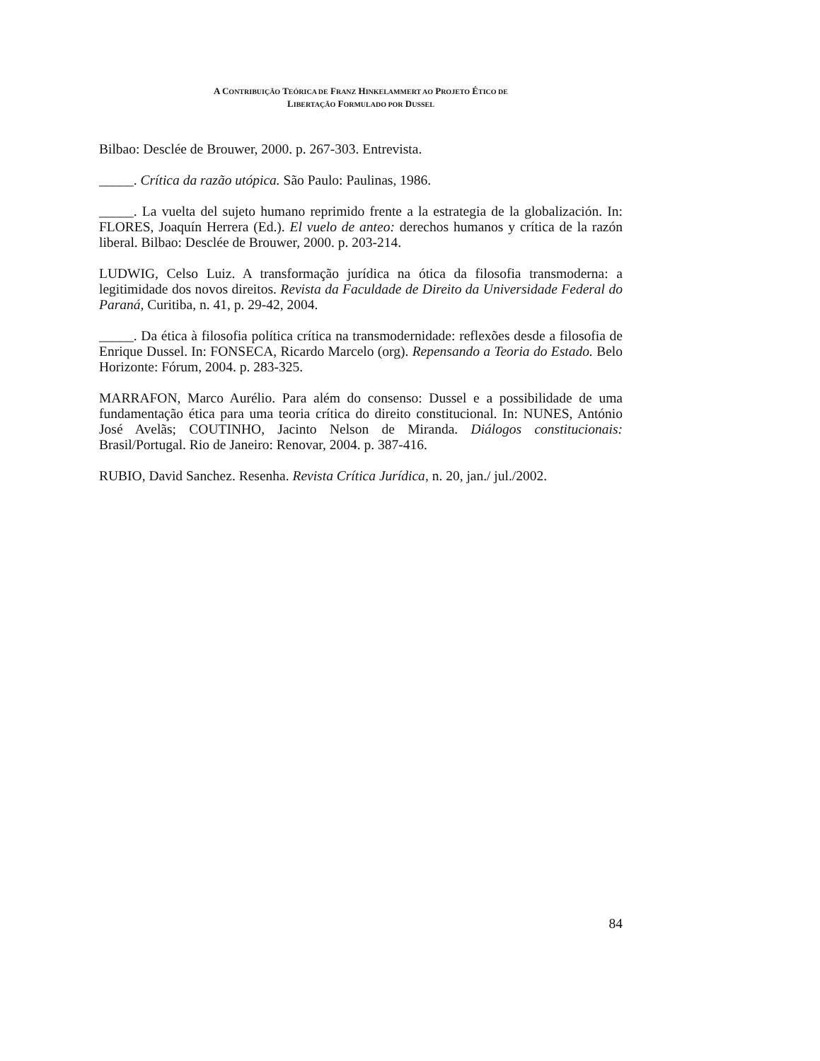A CONTRIBUIÇÃO TEÓRICA DE FRANZ HINKELAMMERT AO PROJETO ÉTICO DE
LIBERTAÇÃO FORMULADO POR DUSSEL
Bilbao: Desclée de Brouwer, 2000. p. 267-303. Entrevista.
_____. Crítica da razão utópica. São Paulo: Paulinas, 1986.
_____. La vuelta del sujeto humano reprimido frente a la estrategia de la globalización. In: FLORES, Joaquín Herrera (Ed.). El vuelo de anteo: derechos humanos y crítica de la razón liberal. Bilbao: Desclée de Brouwer, 2000. p. 203-214.
LUDWIG, Celso Luiz. A transformação jurídica na ótica da filosofia transmoderna: a legitimidade dos novos direitos. Revista da Faculdade de Direito da Universidade Federal do Paraná, Curitiba, n. 41, p. 29-42, 2004.
_____. Da ética à filosofia política crítica na transmodernidade: reflexões desde a filosofia de Enrique Dussel. In: FONSECA, Ricardo Marcelo (org). Repensando a Teoria do Estado. Belo Horizonte: Fórum, 2004. p. 283-325.
MARRAFON, Marco Aurélio. Para além do consenso: Dussel e a possibilidade de uma fundamentação ética para uma teoria crítica do direito constitucional. In: NUNES, António José Avelãs; COUTINHO, Jacinto Nelson de Miranda. Diálogos constitucionais: Brasil/Portugal. Rio de Janeiro: Renovar, 2004. p. 387-416.
RUBIO, David Sanchez. Resenha. Revista Crítica Jurídica, n. 20, jan./ jul./2002.
84